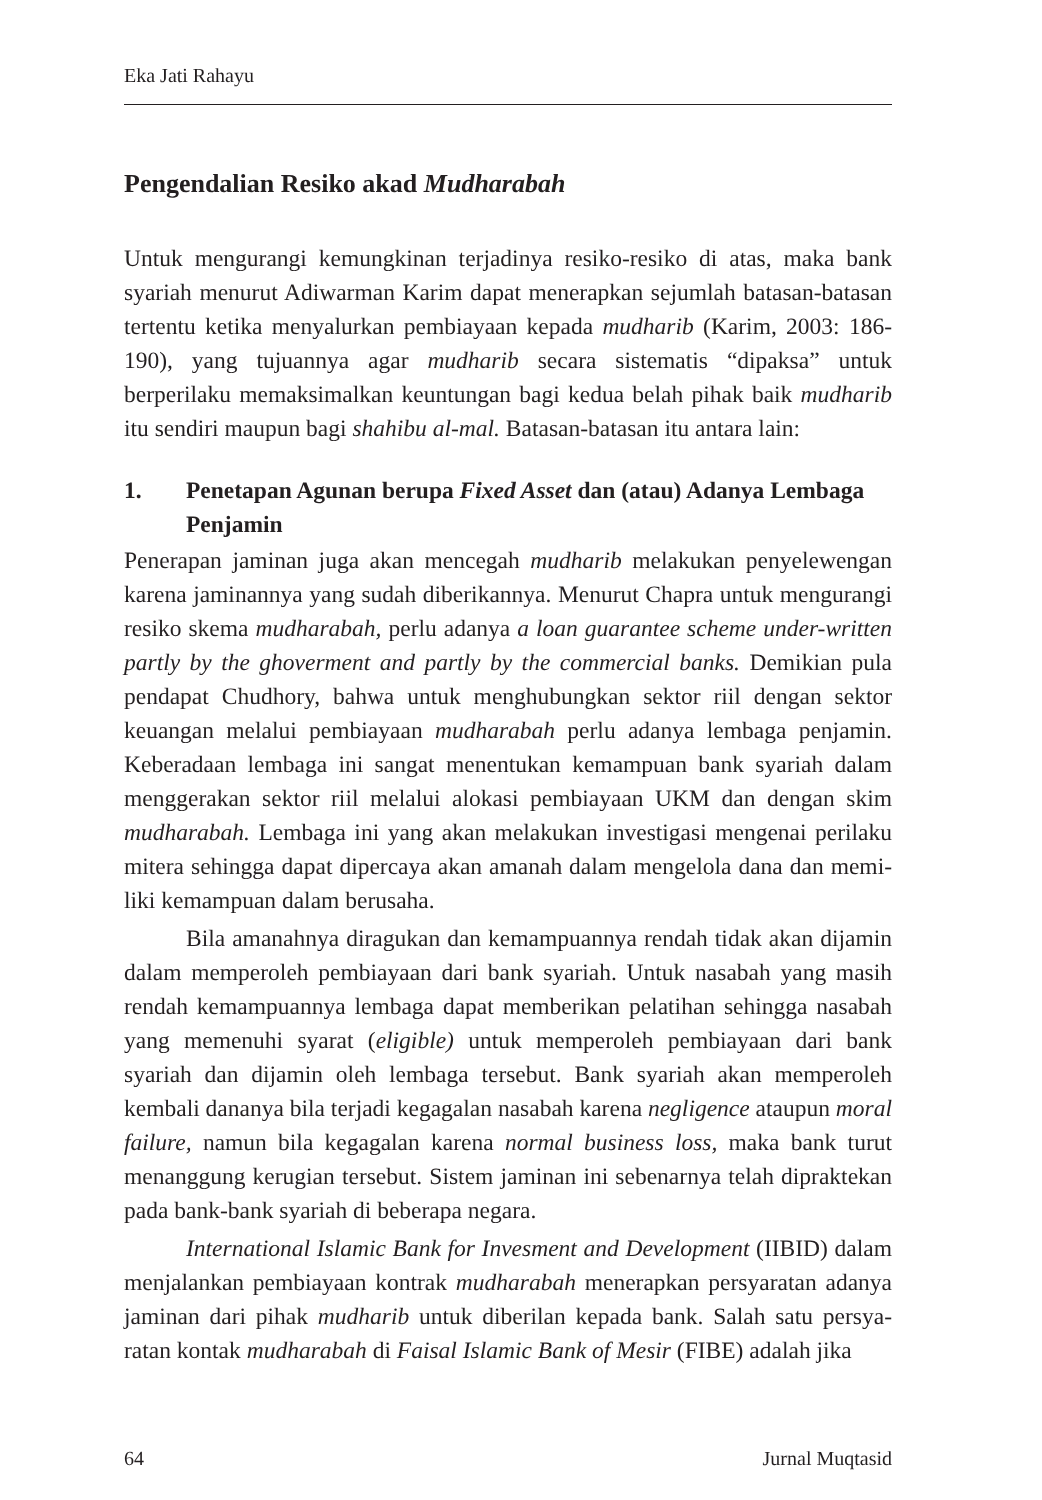Eka Jati Rahayu
Pengendalian Resiko akad Mudharabah
Untuk mengurangi kemungkinan terjadinya resiko-resiko di atas, maka bank syariah menurut Adiwarman Karim dapat menerapkan sejumlah batasan-batasan tertentu ketika menyalurkan pembiayaan kepada mudharib (Karim, 2003: 186-190), yang tujuannya agar mudharib secara sistematis “dipaksa” untuk berperilaku memaksimalkan keuntungan bagi kedua belah pihak baik mudharib itu sendiri maupun bagi shahibu al-mal. Batasan-batasan itu antara lain:
1. Penetapan Agunan berupa Fixed Asset dan (atau) Adanya Lembaga Penjamin
Penerapan jaminan juga akan mencegah mudharib melakukan penyelewengan karena jaminannya yang sudah diberikannya. Menurut Chapra untuk mengurangi resiko skema mudharabah, perlu adanya a loan guarantee scheme under-written partly by the ghoverment and partly by the commercial banks. Demikian pula pendapat Chudhory, bahwa untuk menghubungkan sektor riil dengan sektor keuangan melalui pembiayaan mudharabah perlu adanya lembaga penjamin. Keberadaan lembaga ini sangat menentukan kemampuan bank syariah dalam menggerakan sektor riil melalui alokasi pembiayaan UKM dan dengan skim mudharabah. Lembaga ini yang akan melakukan investigasi mengenai perilaku mitera sehingga dapat dipercaya akan amanah dalam mengelola dana dan memi-liki kemampuan dalam berusaha.
Bila amanahnya diragukan dan kemampuannya rendah tidak akan dijamin dalam memperoleh pembiayaan dari bank syariah. Untuk nasabah yang masih rendah kemampuannya lembaga dapat memberikan pelatihan sehingga nasabah yang memenuhi syarat (eligible) untuk memperoleh pembiayaan dari bank syariah dan dijamin oleh lembaga tersebut. Bank syariah akan memperoleh kembali dananya bila terjadi kegagalan nasabah karena negligence ataupun moral failure, namun bila kegagalan karena normal business loss, maka bank turut menanggung kerugian tersebut. Sistem jaminan ini sebenarnya telah dipraktekan pada bank-bank syariah di beberapa negara.
International Islamic Bank for Invesment and Development (IIBID) dalam menjalankan pembiayaan kontrak mudharabah menerapkan persyaratan adanya jaminan dari pihak mudharib untuk diberilan kepada bank. Salah satu persya-ratan kontak mudharabah di Faisal Islamic Bank of Mesir (FIBE) adalah jika
64 Jurnal Muqtasid